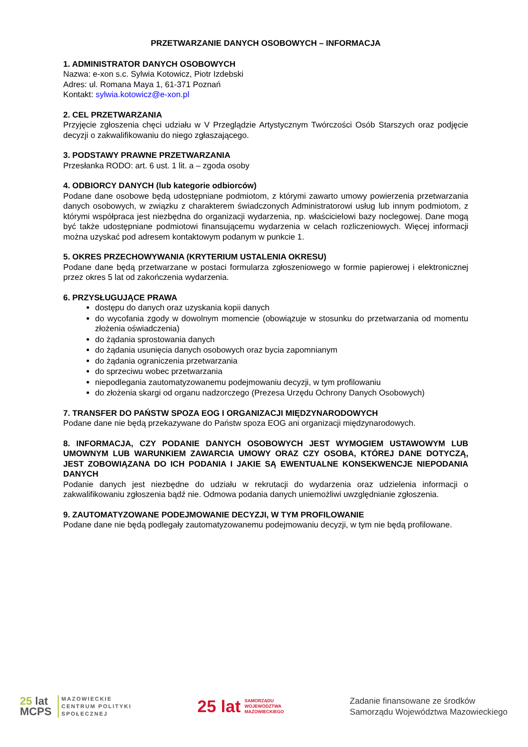PRZETWARZANIE DANYCH OSOBOWYCH – INFORMACJA
1. ADMINISTRATOR DANYCH OSOBOWYCH
Nazwa: e-xon s.c. Sylwia Kotowicz, Piotr Izdebski
Adres: ul. Romana Maya 1, 61-371 Poznań
Kontakt: sylwia.kotowicz@e-xon.pl
2. CEL PRZETWARZANIA
Przyjęcie zgłoszenia chęci udziału w V Przeglądzie Artystycznym Twórczości Osób Starszych oraz podjęcie decyzji o zakwalifikowaniu do niego zgłaszającego.
3. PODSTAWY PRAWNE PRZETWARZANIA
Przesłanka RODO: art. 6 ust. 1 lit. a – zgoda osoby
4. ODBIORCY DANYCH (lub kategorie odbiorców)
Podane dane osobowe będą udostępniane podmiotom, z którymi zawarto umowy powierzenia przetwarzania danych osobowych, w związku z charakterem świadczonych Administratorowi usług lub innym podmiotom, z którymi współpraca jest niezbędna do organizacji wydarzenia, np. właścicielowi bazy noclegowej. Dane mogą być także udostępniane podmiotowi finansującemu wydarzenia w celach rozliczeniowych. Więcej informacji można uzyskać pod adresem kontaktowym podanym w punkcie 1.
5. OKRES PRZECHOWYWANIA (KRYTERIUM USTALENIA OKRESU)
Podane dane będą przetwarzane w postaci formularza zgłoszeniowego w formie papierowej i elektronicznej przez okres 5 lat od zakończenia wydarzenia.
6. PRZYSŁUGUJĄCE PRAWA
dostępu do danych oraz uzyskania kopii danych
do wycofania zgody w dowolnym momencie (obowiązuje w stosunku do przetwarzania od momentu złożenia oświadczenia)
do żądania sprostowania danych
do żądania usunięcia danych osobowych oraz bycia zapomnianym
do żądania ograniczenia przetwarzania
do sprzeciwu wobec przetwarzania
niepodlegania zautomatyzowanemu podejmowaniu decyzji, w tym profilowaniu
do złożenia skargi od organu nadzorczego (Prezesa Urzędu Ochrony Danych Osobowych)
7. TRANSFER DO PAŃSTW SPOZA EOG I ORGANIZACJI MIĘDZYNARODOWYCH
Podane dane nie będą przekazywane do Państw spoza EOG ani organizacji międzynarodowych.
8. INFORMACJA, CZY PODANIE DANYCH OSOBOWYCH JEST WYMOGIEM USTAWOWYM LUB UMOWNYM LUB WARUNKIEM ZAWARCIA UMOWY ORAZ CZY OSOBA, KTÓREJ DANE DOTYCZĄ, JEST ZOBOWIĄZANA DO ICH PODANIA I JAKIE SĄ EWENTUALNE KONSEKWENCJE NIEPODANIA DANYCH
Podanie danych jest niezbędne do udziału w rekrutacji do wydarzenia oraz udzielenia informacji o zakwalifikowaniu zgłoszenia bądź nie. Odmowa podania danych uniemożliwi uwzględnianie zgłoszenia.
9. ZAUTOMATYZOWANE PODEJMOWANIE DECYZJI, W TYM PROFILOWANIE
Podane dane nie będą podlegały zautomatyzowanemu podejmowaniu decyzji, w tym nie będą profilowane.
25 lat
MCPS
MAZOWIECKIE
CENTRUM POLITYKI
SPOŁECZNEJ
25 lat
SAMORZĄDU
WOJEWÓDZTWA
MAZOWIECKIEGO
Zadanie finansowane ze środków
Samorządu Województwa Mazowieckiego